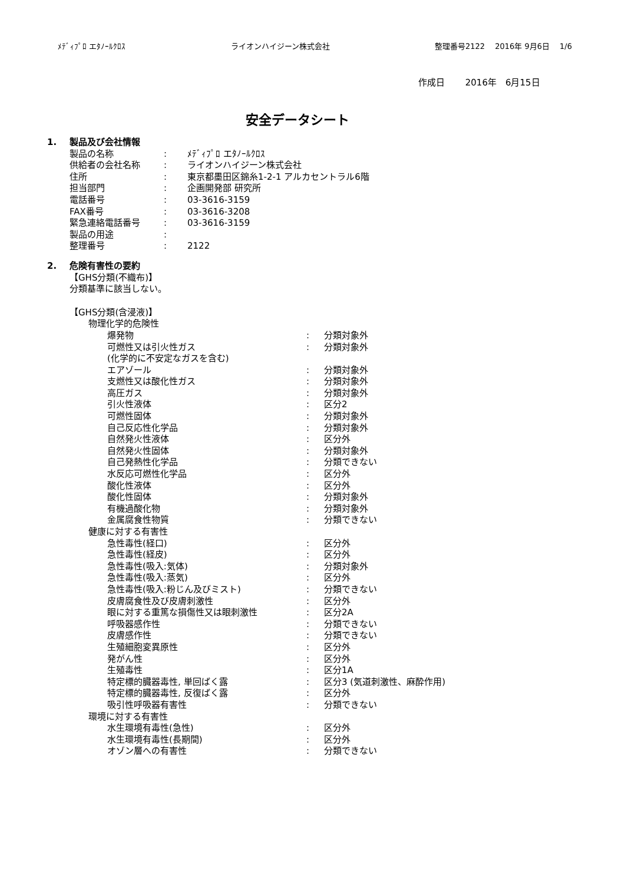ﾒﾃﾞｨﾌﾟﾛ エﾀﾉｰﾙｸﾛｽ ライオンハイジーン株式会社 整理番号2122　 2016年 9月6日　 1/6
作成日　　 2016年　6月15日
安全データシート
1. 製品及び会社情報
製品の名称: ﾒﾃﾞｨﾌﾟﾛ エﾀﾉｰﾙｸﾛｽ
供給者の会社名称: ライオンハイジーン株式会社
住所: 東京都墨田区錦糸1-2-1 アルカセントラル6階
担当部門: 企画開発部 研究所
電話番号: 03-3616-3159
FAX番号: 03-3616-3208
緊急連絡電話番号: 03-3616-3159
製品の用途:
整理番号: 2122
2. 危険有害性の要約
【GHS分類(不織布)】
分類基準に該当しない。
【GHS分類(含浸液)】
物理化学的危険性
爆発物: 分類対象外
可燃性又は引火性ガス: 分類対象外
(化学的に不安定なガスを含む)
エアゾール: 分類対象外
支燃性又は酸化性ガス: 分類対象外
高圧ガス: 分類対象外
引火性液体: 区分2
可燃性固体: 分類対象外
自己反応性化学品: 分類対象外
自然発火性液体: 区分外
自然発火性固体: 分類対象外
自己発熱性化学品: 分類できない
水反応可燃性化学品: 区分外
酸化性液体: 区分外
酸化性固体: 分類対象外
有機過酸化物: 分類対象外
金属腐食性物質: 分類できない
健康に対する有害性
急性毒性(経口): 区分外
急性毒性(経皮): 区分外
急性毒性(吸入:気体): 分類対象外
急性毒性(吸入:蒸気): 区分外
急性毒性(吸入:粉じん及びミスト): 分類できない
皮膚腐食性及び皮膚刺激性: 区分外
眼に対する重篤な損傷性又は眼刺激性: 区分2A
呼吸器感作性: 分類できない
皮膚感作性: 分類できない
生殖細胞変異原性: 区分外
発がん性: 区分外
生殖毒性: 区分1A
特定標的臓器毒性, 単回ばく露: 区分3 (気道刺激性、麻酔作用)
特定標的臓器毒性, 反復ばく露: 区分外
吸引性呼吸器有害性: 分類できない
環境に対する有害性
水生環境有毒性(急性): 区分外
水生環境有毒性(長期間): 区分外
オゾン層への有害性: 分類できない